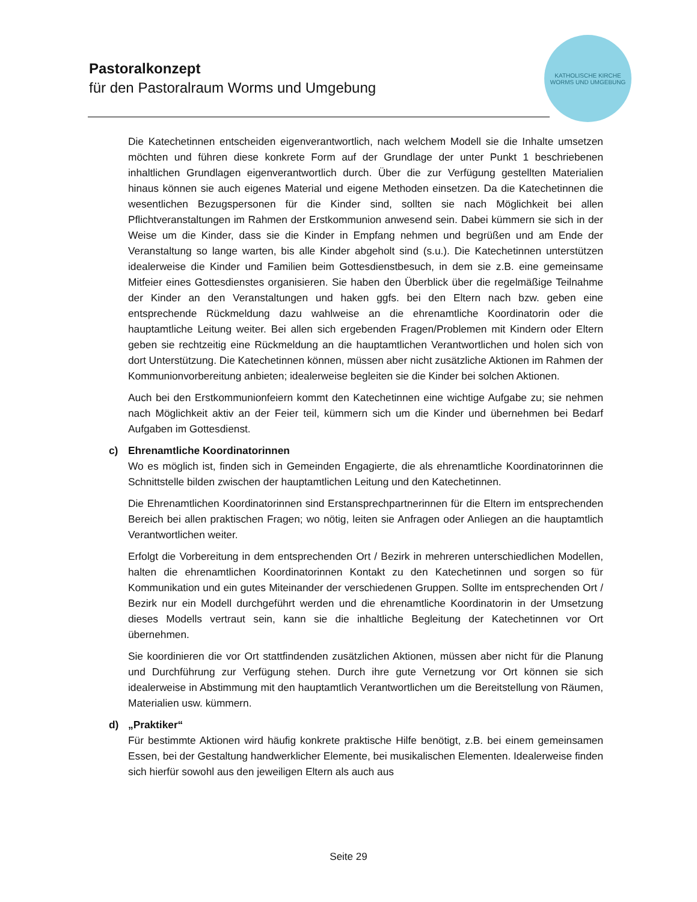Pastoralkonzept
für den Pastoralraum Worms und Umgebung
KATHOLISCHE KIRCHE
WORMS UND UMGEBUNG
Die Katechetinnen entscheiden eigenverantwortlich, nach welchem Modell sie die Inhalte umsetzen möchten und führen diese konkrete Form auf der Grundlage der unter Punkt 1 beschriebenen inhaltlichen Grundlagen eigenverantwortlich durch. Über die zur Verfügung gestellten Materialien hinaus können sie auch eigenes Material und eigene Methoden einsetzen. Da die Katechetinnen die wesentlichen Bezugspersonen für die Kinder sind, sollten sie nach Möglichkeit bei allen Pflichtveranstaltungen im Rahmen der Erstkommunion anwesend sein. Dabei kümmern sie sich in der Weise um die Kinder, dass sie die Kinder in Empfang nehmen und begrüßen und am Ende der Veranstaltung so lange warten, bis alle Kinder abgeholt sind (s.u.). Die Katechetinnen unterstützen idealerweise die Kinder und Familien beim Gottesdienstbesuch, in dem sie z.B. eine gemeinsame Mitfeier eines Gottesdienstes organisieren. Sie haben den Überblick über die regelmäßige Teilnahme der Kinder an den Veranstaltungen und haken ggfs. bei den Eltern nach bzw. geben eine entsprechende Rückmeldung dazu wahlweise an die ehrenamtliche Koordinatorin oder die hauptamtliche Leitung weiter. Bei allen sich ergebenden Fragen/Problemen mit Kindern oder Eltern geben sie rechtzeitig eine Rückmeldung an die hauptamtlichen Verantwortlichen und holen sich von dort Unterstützung. Die Katechetinnen können, müssen aber nicht zusätzliche Aktionen im Rahmen der Kommunionvorbereitung anbieten; idealerweise begleiten sie die Kinder bei solchen Aktionen.
Auch bei den Erstkommunionfeiern kommt den Katechetinnen eine wichtige Aufgabe zu; sie nehmen nach Möglichkeit aktiv an der Feier teil, kümmern sich um die Kinder und übernehmen bei Bedarf Aufgaben im Gottesdienst.
c) Ehrenamtliche Koordinatorinnen
Wo es möglich ist, finden sich in Gemeinden Engagierte, die als ehrenamtliche Koordinatorinnen die Schnittstelle bilden zwischen der hauptamtlichen Leitung und den Katechetinnen.
Die Ehrenamtlichen Koordinatorinnen sind Erstansprechpartnerinnen für die Eltern im entsprechenden Bereich bei allen praktischen Fragen; wo nötig, leiten sie Anfragen oder Anliegen an die hauptamtlich Verantwortlichen weiter.
Erfolgt die Vorbereitung in dem entsprechenden Ort / Bezirk in mehreren unterschiedlichen Modellen, halten die ehrenamtlichen Koordinatorinnen Kontakt zu den Katechetinnen und sorgen so für Kommunikation und ein gutes Miteinander der verschiedenen Gruppen. Sollte im entsprechenden Ort / Bezirk nur ein Modell durchgeführt werden und die ehrenamtliche Koordinatorin in der Umsetzung dieses Modells vertraut sein, kann sie die inhaltliche Begleitung der Katechetinnen vor Ort übernehmen.
Sie koordinieren die vor Ort stattfindenden zusätzlichen Aktionen, müssen aber nicht für die Planung und Durchführung zur Verfügung stehen. Durch ihre gute Vernetzung vor Ort können sie sich idealerweise in Abstimmung mit den hauptamtlich Verantwortlichen um die Bereitstellung von Räumen, Materialien usw. kümmern.
d) „Praktiker“
Für bestimmte Aktionen wird häufig konkrete praktische Hilfe benötigt, z.B. bei einem gemeinsamen Essen, bei der Gestaltung handwerklicher Elemente, bei musikalischen Elementen. Idealerweise finden sich hierfür sowohl aus den jeweiligen Eltern als auch aus
Seite 29